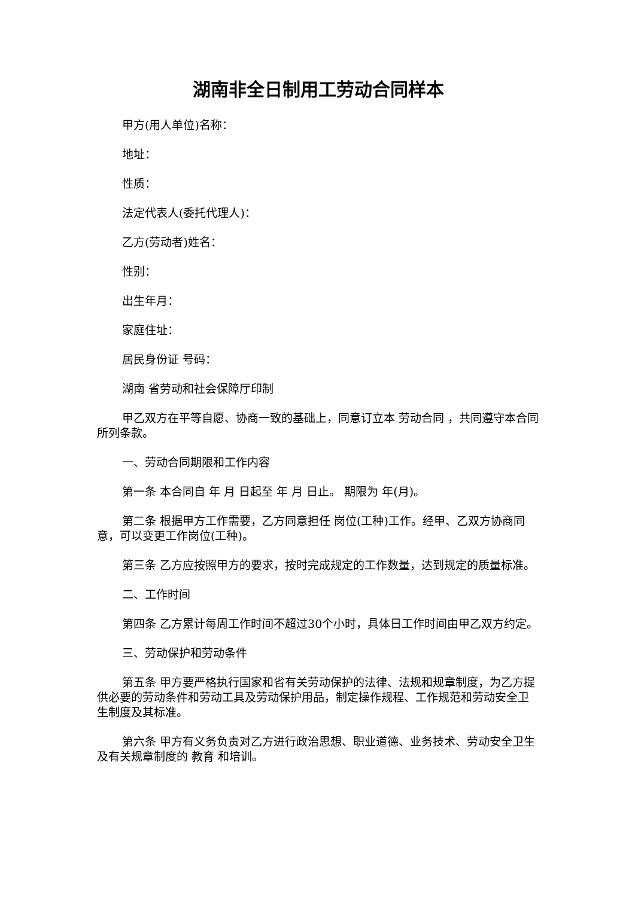湖南非全日制用工劳动合同样本
甲方(用人单位)名称：
地址：
性质：
法定代表人(委托代理人)：
乙方(劳动者)姓名：
性别：
出生年月：
家庭住址：
居民身份证 号码：
湖南 省劳动和社会保障厅印制
甲乙双方在平等自愿、协商一致的基础上，同意订立本 劳动合同 ，共同遵守本合同所列条款。
一、劳动合同期限和工作内容
第一条 本合同自 年 月 日起至 年 月 日止。 期限为 年(月)。
第二条 根据甲方工作需要，乙方同意担任 岗位(工种)工作。经甲、乙双方协商同意，可以变更工作岗位(工种)。
第三条 乙方应按照甲方的要求，按时完成规定的工作数量，达到规定的质量标准。
二、工作时间
第四条 乙方累计每周工作时间不超过30个小时，具体日工作时间由甲乙双方约定。
三、劳动保护和劳动条件
第五条 甲方要严格执行国家和省有关劳动保护的法律、法规和规章制度，为乙方提供必要的劳动条件和劳动工具及劳动保护用品，制定操作规程、工作规范和劳动安全卫生制度及其标准。
第六条 甲方有义务负责对乙方进行政治思想、职业道德、业务技术、劳动安全卫生及有关规章制度的 教育 和培训。